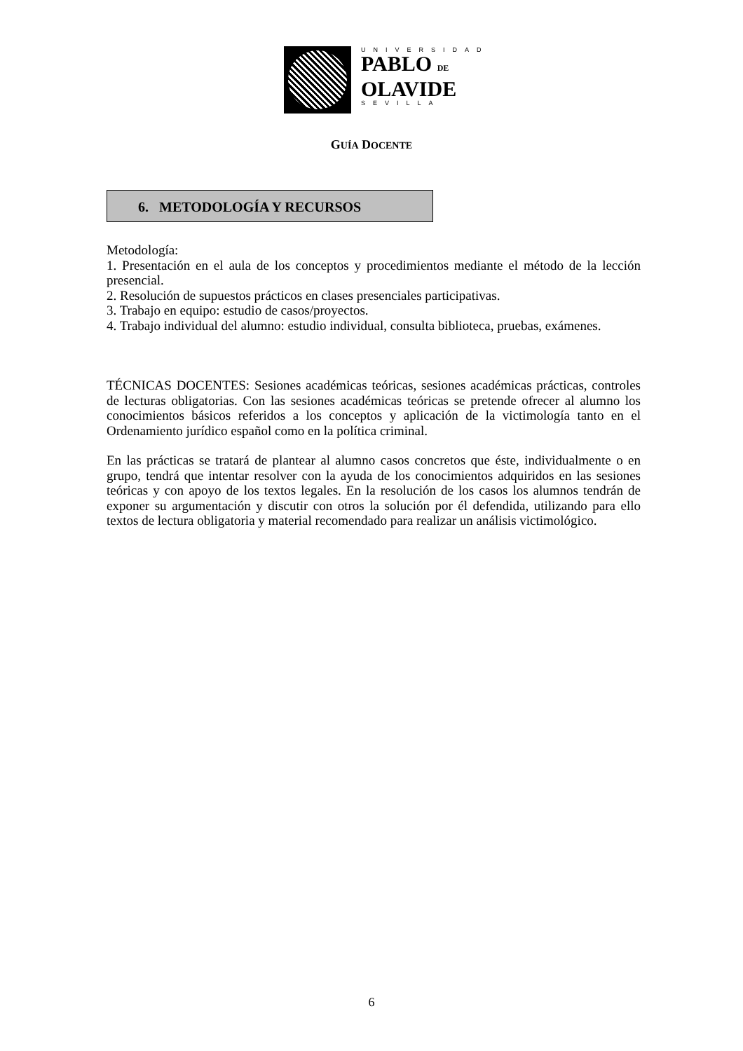UNIVERSIDAD
PABLO DE
OLAVIDE
SEVILLA
GUÍA DOCENTE
6. METODOLOGÍA Y RECURSOS
Metodología:
1. Presentación en el aula de los conceptos y procedimientos mediante el método de la lección presencial.
2. Resolución de supuestos prácticos en clases presenciales participativas.
3. Trabajo en equipo: estudio de casos/proyectos.
4. Trabajo individual del alumno: estudio individual, consulta biblioteca, pruebas, exámenes.
TÉCNICAS DOCENTES: Sesiones académicas teóricas, sesiones académicas prácticas, controles de lecturas obligatorias. Con las sesiones académicas teóricas se pretende ofrecer al alumno los conocimientos básicos referidos a los conceptos y aplicación de la victimología tanto en el Ordenamiento jurídico español como en la política criminal.
En las prácticas se tratará de plantear al alumno casos concretos que éste, individualmente o en grupo, tendrá que intentar resolver con la ayuda de los conocimientos adquiridos en las sesiones teóricas y con apoyo de los textos legales. En la resolución de los casos los alumnos tendrán de exponer su argumentación y discutir con otros la solución por él defendida, utilizando para ello textos de lectura obligatoria y material recomendado para realizar un análisis victimológico.
6